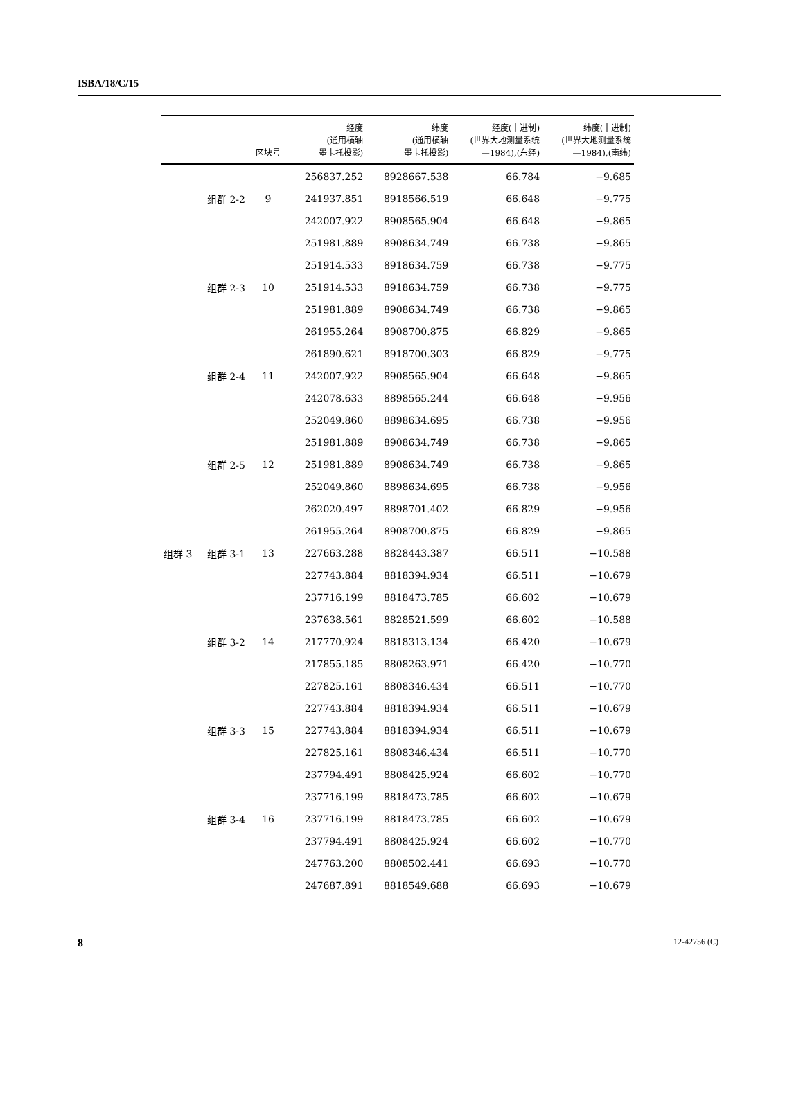ISBA/18/C/15
| | | 区块号 | 经度 (通用横轴 墨卡托投影) | 纬度 (通用横轴 墨卡托投影) | 经度(十进制) (世界大地测量系统 —1984),(东经) | 纬度(十进制) (世界大地测量系统 —1984),(南纬) |
| --- | --- | --- | --- | --- | --- | --- |
| | | | 256837.252 | 8928667.538 | 66.784 | −9.685 |
| | 组群 2-2 | 9 | 241937.851 | 8918566.519 | 66.648 | −9.775 |
| | | | 242007.922 | 8908565.904 | 66.648 | −9.865 |
| | | | 251981.889 | 8908634.749 | 66.738 | −9.865 |
| | | | 251914.533 | 8918634.759 | 66.738 | −9.775 |
| | 组群 2-3 | 10 | 251914.533 | 8918634.759 | 66.738 | −9.775 |
| | | | 251981.889 | 8908634.749 | 66.738 | −9.865 |
| | | | 261955.264 | 8908700.875 | 66.829 | −9.865 |
| | | | 261890.621 | 8918700.303 | 66.829 | −9.775 |
| | 组群 2-4 | 11 | 242007.922 | 8908565.904 | 66.648 | −9.865 |
| | | | 242078.633 | 8898565.244 | 66.648 | −9.956 |
| | | | 252049.860 | 8898634.695 | 66.738 | −9.956 |
| | | | 251981.889 | 8908634.749 | 66.738 | −9.865 |
| | 组群 2-5 | 12 | 251981.889 | 8908634.749 | 66.738 | −9.865 |
| | | | 252049.860 | 8898634.695 | 66.738 | −9.956 |
| | | | 262020.497 | 8898701.402 | 66.829 | −9.956 |
| | | | 261955.264 | 8908700.875 | 66.829 | −9.865 |
| 组群 3 | 组群 3-1 | 13 | 227663.288 | 8828443.387 | 66.511 | −10.588 |
| | | | 227743.884 | 8818394.934 | 66.511 | −10.679 |
| | | | 237716.199 | 8818473.785 | 66.602 | −10.679 |
| | | | 237638.561 | 8828521.599 | 66.602 | −10.588 |
| | 组群 3-2 | 14 | 217770.924 | 8818313.134 | 66.420 | −10.679 |
| | | | 217855.185 | 8808263.971 | 66.420 | −10.770 |
| | | | 227825.161 | 8808346.434 | 66.511 | −10.770 |
| | | | 227743.884 | 8818394.934 | 66.511 | −10.679 |
| | 组群 3-3 | 15 | 227743.884 | 8818394.934 | 66.511 | −10.679 |
| | | | 227825.161 | 8808346.434 | 66.511 | −10.770 |
| | | | 237794.491 | 8808425.924 | 66.602 | −10.770 |
| | | | 237716.199 | 8818473.785 | 66.602 | −10.679 |
| | 组群 3-4 | 16 | 237716.199 | 8818473.785 | 66.602 | −10.679 |
| | | | 237794.491 | 8808425.924 | 66.602 | −10.770 |
| | | | 247763.200 | 8808502.441 | 66.693 | −10.770 |
| | | | 247687.891 | 8818549.688 | 66.693 | −10.679 |
8 12-42756 (C)